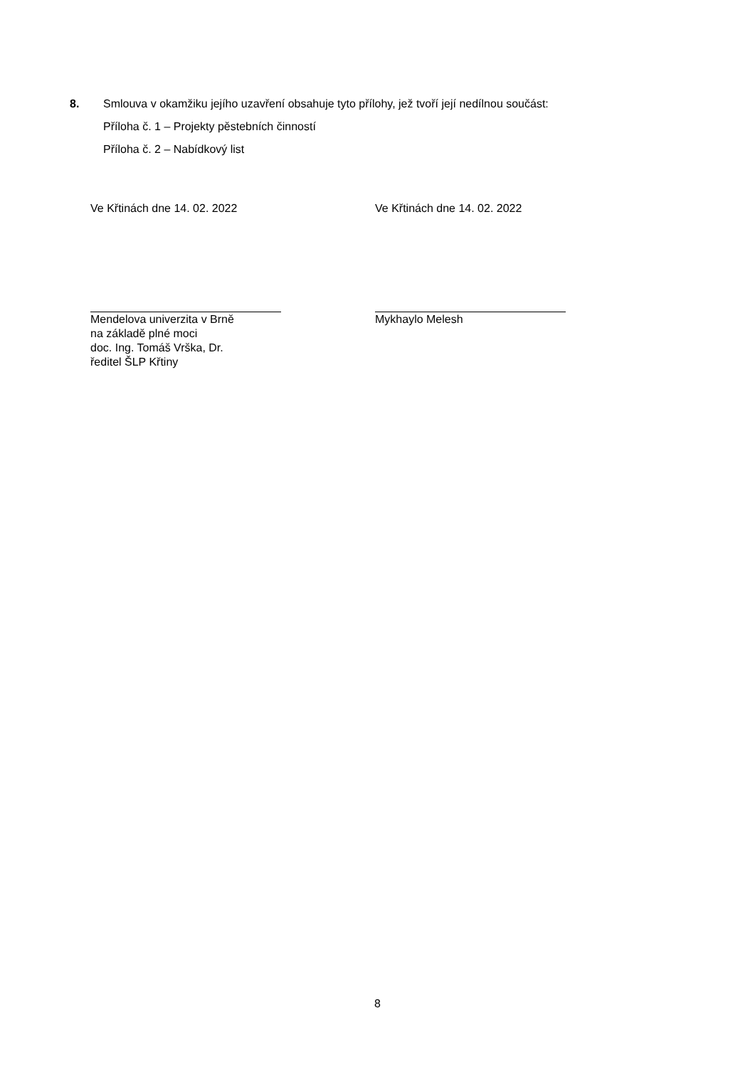8. Smlouva v okamžiku jejího uzavření obsahuje tyto přílohy, jež tvoří její nedílnou součást:
Příloha č. 1 – Projekty pěstebních činností
Příloha č. 2 – Nabídkový list
Ve Křtinách dne 14. 02. 2022
Mendelova univerzita v Brně
na základě plné moci
doc. Ing. Tomáš Vrška, Dr.
ředitel ŠLP Křtiny
Ve Křtinách dne 14. 02. 2022
Mykhaylo Melesh
8